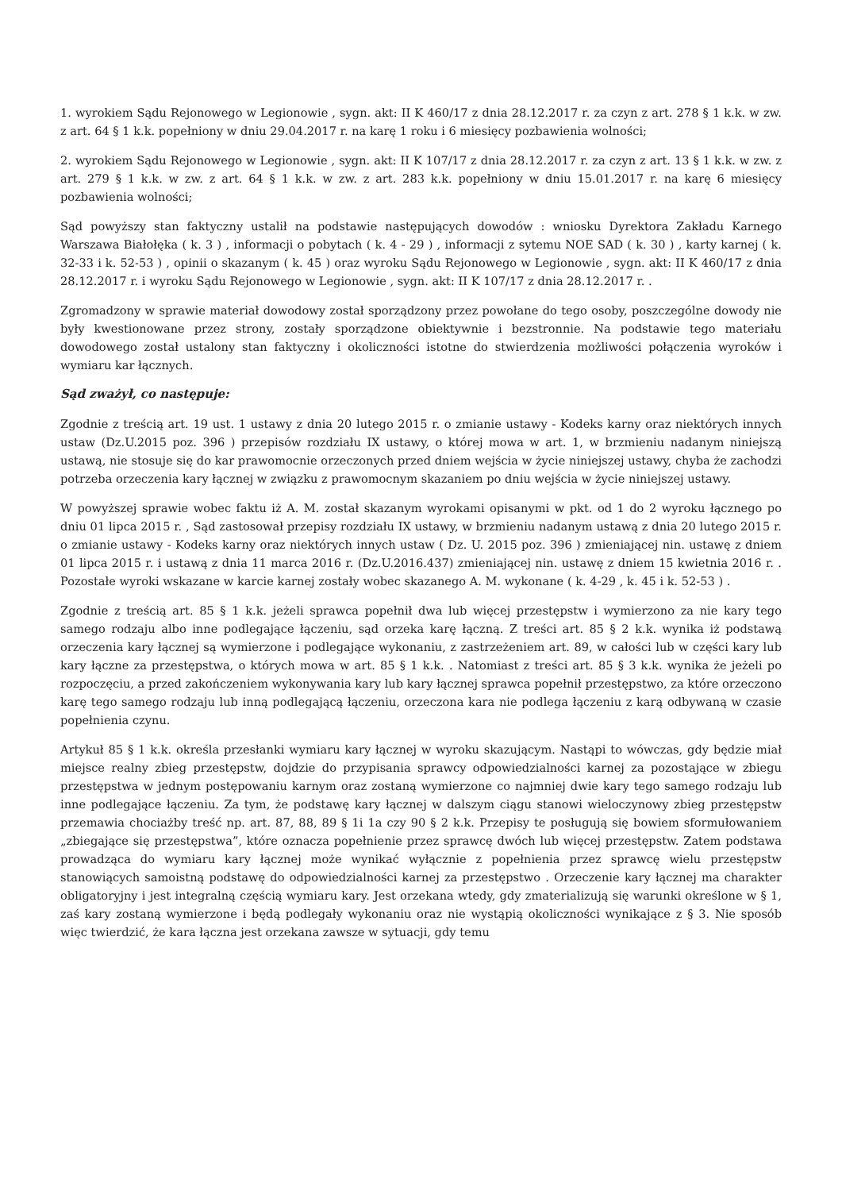1. wyrokiem Sądu Rejonowego w Legionowie , sygn. akt: II K 460/17 z dnia 28.12.2017 r. za czyn z art. 278 § 1 k.k. w zw. z art. 64 § 1 k.k. popełniony w dniu 29.04.2017 r. na karę 1 roku i 6 miesięcy pozbawienia wolności;
2. wyrokiem Sądu Rejonowego w Legionowie , sygn. akt: II K 107/17 z dnia 28.12.2017 r. za czyn z art. 13 § 1 k.k. w zw. z art. 279 § 1 k.k. w zw. z art. 64 § 1 k.k. w zw. z art. 283 k.k. popełniony w dniu 15.01.2017 r. na karę 6 miesięcy pozbawienia wolności;
Sąd powyższy stan faktyczny ustalił na podstawie następujących dowodów : wniosku Dyrektora Zakładu Karnego Warszawa Białołęka ( k. 3 ) , informacji o pobytach ( k. 4 - 29 ) , informacji z sytemu NOE SAD ( k. 30 ) , karty karnej ( k. 32-33 i k. 52-53 ) , opinii o skazanym ( k. 45 ) oraz wyroku Sądu Rejonowego w Legionowie , sygn. akt: II K 460/17 z dnia 28.12.2017 r. i wyroku Sądu Rejonowego w Legionowie , sygn. akt: II K 107/17 z dnia 28.12.2017 r. .
Zgromadzony w sprawie materiał dowodowy został sporządzony przez powołane do tego osoby, poszczególne dowody nie były kwestionowane przez strony, zostały sporządzone obiektywnie i bezstronnie. Na podstawie tego materiału dowodowego został ustalony stan faktyczny i okoliczności istotne do stwierdzenia możliwości połączenia wyroków i wymiaru kar łącznych.
Sąd zważył, co następuje:
Zgodnie z treścią art. 19 ust. 1 ustawy z dnia 20 lutego 2015 r. o zmianie ustawy - Kodeks karny oraz niektórych innych ustaw (Dz.U.2015 poz. 396 ) przepisów rozdziału IX ustawy, o której mowa w art. 1, w brzmieniu nadanym niniejszą ustawą, nie stosuje się do kar prawomocnie orzeczonych przed dniem wejścia w życie niniejszej ustawy, chyba że zachodzi potrzeba orzeczenia kary łącznej w związku z prawomocnym skazaniem po dniu wejścia w życie niniejszej ustawy.
W powyższej sprawie wobec faktu iż A. M. został skazanym wyrokami opisanymi w pkt. od 1 do 2 wyroku łącznego po dniu 01 lipca 2015 r. , Sąd zastosował przepisy rozdziału IX ustawy, w brzmieniu nadanym ustawą z dnia 20 lutego 2015 r. o zmianie ustawy - Kodeks karny oraz niektórych innych ustaw ( Dz. U. 2015 poz. 396 ) zmieniającej nin. ustawę z dniem 01 lipca 2015 r. i ustawą z dnia 11 marca 2016 r. (Dz.U.2016.437) zmieniającej nin. ustawę z dniem 15 kwietnia 2016 r. . Pozostałe wyroki wskazane w karcie karnej zostały wobec skazanego A. M. wykonane ( k. 4-29 , k. 45 i k. 52-53 ) .
Zgodnie z treścią art. 85 § 1 k.k. jeżeli sprawca popełnił dwa lub więcej przestępstw i wymierzono za nie kary tego samego rodzaju albo inne podlegające łączeniu, sąd orzeka karę łączną. Z treści art. 85 § 2 k.k. wynika iż podstawą orzeczenia kary łącznej są wymierzone i podlegające wykonaniu, z zastrzeżeniem art. 89, w całości lub w części kary lub kary łączne za przestępstwa, o których mowa w art. 85 § 1 k.k. . Natomiast z treści art. 85 § 3 k.k. wynika że jeżeli po rozpoczęciu, a przed zakończeniem wykonywania kary lub kary łącznej sprawca popełnił przestępstwo, za które orzeczono karę tego samego rodzaju lub inną podlegającą łączeniu, orzeczona kara nie podlega łączeniu z karą odbywaną w czasie popełnienia czynu.
Artykuł 85 § 1 k.k. określa przesłanki wymiaru kary łącznej w wyroku skazującym. Nastąpi to wówczas, gdy będzie miał miejsce realny zbieg przestępstw, dojdzie do przypisania sprawcy odpowiedzialności karnej za pozostające w zbiegu przestępstwa w jednym postępowaniu karnym oraz zostaną wymierzone co najmniej dwie kary tego samego rodzaju lub inne podlegające łączeniu. Za tym, że podstawę kary łącznej w dalszym ciągu stanowi wieloczynowy zbieg przestępstw przemawia chociażby treść np. art. 87, 88, 89 § 1i 1a czy 90 § 2 k.k. Przepisy te posługują się bowiem sformułowaniem „zbiegające się przestępstwa”, które oznacza popełnienie przez sprawcę dwóch lub więcej przestępstw. Zatem podstawa prowadząca do wymiaru kary łącznej może wynikać wyłącznie z popełnienia przez sprawcę wielu przestępstw stanowiących samoistną podstawę do odpowiedzialności karnej za przestępstwo . Orzeczenie kary łącznej ma charakter obligatoryjny i jest integralną częścią wymiaru kary. Jest orzekana wtedy, gdy zmaterializują się warunki określone w § 1, zaś kary zostaną wymierzone i będą podlegały wykonaniu oraz nie wystąpią okoliczności wynikające z § 3. Nie sposób więc twierdzić, że kara łączna jest orzekana zawsze w sytuacji, gdy temu